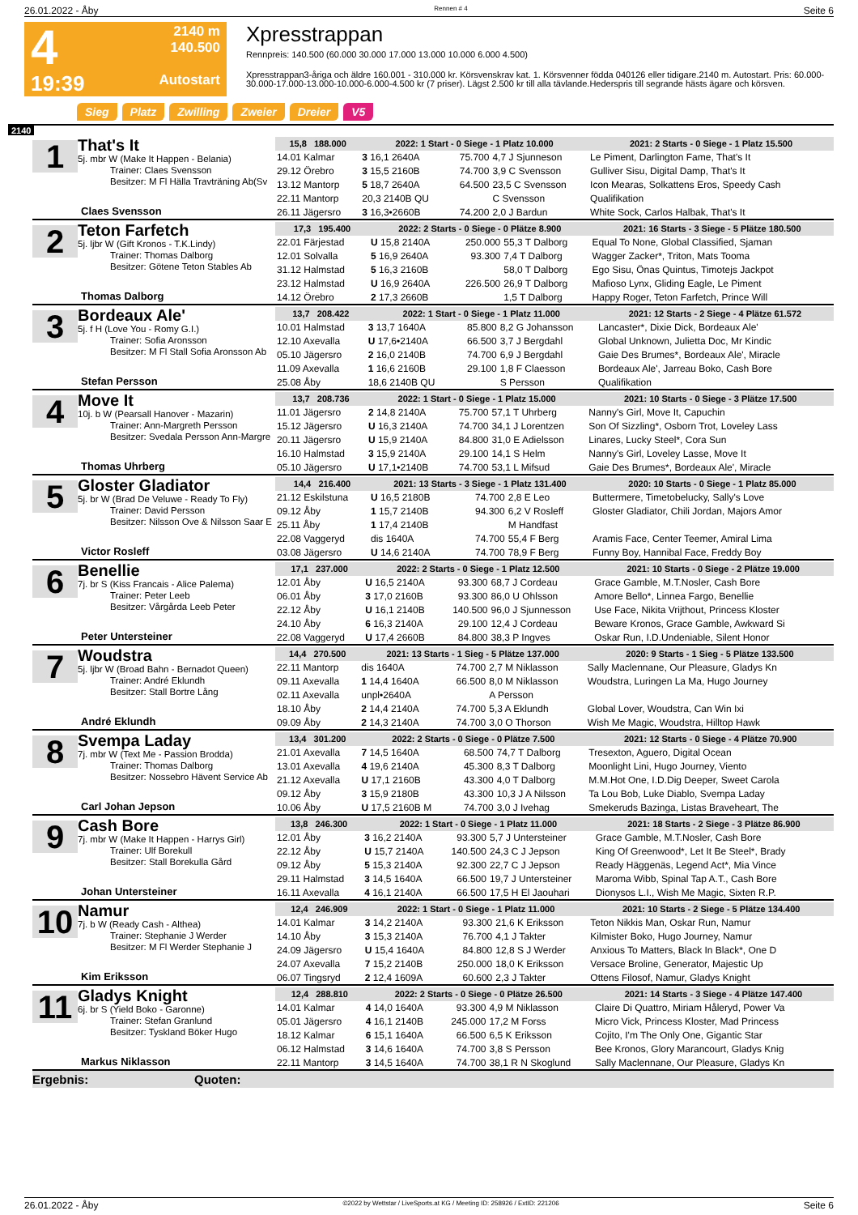26.01.2022 - Åby Rennen # 4 Seite 6
4
19:39
2140 m
140.500
Autostart
Xpresstrappan
Rennpreis: 140.500 (60.000 30.000 17.000 13.000 10.000 6.000 4.500)
Xpresstrappan3-åriga och äldre 160.001 - 310.000 kr. Körsvenskrav kat. 1. Körsvenner födda 040126 eller tidigare.2140 m. Autostart. Pris: 60.000-30.000-17.000-13.000-10.000-6.000-4.500 kr (7 priser). Lägst 2.500 kr till alla tävlande.Hederspris till segrande hästs ägare och körsven.
Sieg Platz Zwilling Zweier Dreier V5
2140
1
That's It
5j. mbr W (Make It Happen - Belania)
Trainer: Claes Svensson
Besitzer: M Fl Hälla Travträning Ab(Sv
Claes Svensson
| 15,8 188.000 | 2022: 1 Start - 0 Siege - 1 Platz 10.000 | | | 2021: 2 Starts - 0 Siege - 1 Platz 15.500 |
| --- | --- | --- | --- | --- |
| 14.01 Kalmar | 3 16,1 2640A | 75.700 | 4,7 J Sjunneson | Le Piment, Darlington Fame, That's It |
| 29.12 Örebro | 3 15,5 2160B | 74.700 | 3,9 C Svensson | Gulliver Sisu, Digital Damp, That's It |
| 13.12 Mantorp | 5 18,7 2640A | 64.500 | 23,5 C Svensson | Icon Mearas, Solkattens Eros, Speedy Cash |
| 22.11 Mantorp | 20,3 2140B QU | | C Svensson | Qualifikation |
| 26.11 Jägersro | 3 16,3•2660B | 74.200 | 2,0 J Bardun | White Sock, Carlos Halbak, That's It |
2
Teton Farfetch
5j. ljbr W (Gift Kronos - T.K.Lindy)
Trainer: Thomas Dalborg
Besitzer: Götene Teton Stables Ab
Thomas Dalborg
| 17,3 195.400 | 2022: 2 Starts - 0 Siege - 0 Plätze 8.900 | | | 2021: 16 Starts - 3 Siege - 5 Plätze 180.500 |
| --- | --- | --- | --- | --- |
| 22.01 Färjestad | U 15,8 2140A | 250.000 | 55,3 T Dalborg | Equal To None, Global Classified, Sjaman |
| 12.01 Solvalla | 5 16,9 2640A | 93.300 | 7,4 T Dalborg | Wagger Zacker*, Triton, Mats Tooma |
| 31.12 Halmstad | 5 16,3 2160B | | 58,0 T Dalborg | Ego Sisu, Önas Quintus, Timotejs Jackpot |
| 23.12 Halmstad | U 16,9 2640A | 226.500 | 26,9 T Dalborg | Mafioso Lynx, Gliding Eagle, Le Piment |
| 14.12 Örebro | 2 17,3 2660B | | 1,5 T Dalborg | Happy Roger, Teton Farfetch, Prince Will |
3
Bordeaux Ale'
5j. f H (Love You - Romy G.I.)
Trainer: Sofia Aronsson
Besitzer: M Fl Stall Sofia Aronsson Ab
Stefan Persson
| 13,7 208.422 | 2022: 1 Start - 0 Siege - 1 Platz 11.000 | | | 2021: 12 Starts - 2 Siege - 4 Plätze 61.572 |
| --- | --- | --- | --- | --- |
| 10.01 Halmstad | 3 13,7 1640A | 85.800 | 8,2 G Johansson | Lancaster*, Dixie Dick, Bordeaux Ale' |
| 12.10 Axevalla | U 17,6•2140A | 66.500 | 3,7 J Bergdahl | Global Unknown, Julietta Doc, Mr Kindic |
| 05.10 Jägersro | 2 16,0 2140B | 74.700 | 6,9 J Bergdahl | Gaie Des Brumes*, Bordeaux Ale', Miracle |
| 11.09 Axevalla | 1 16,6 2160B | 29.100 | 1,8 F Claesson | Bordeaux Ale', Jarreau Boko, Cash Bore |
| 25.08 Åby | 18,6 2140B QU | | S Persson | Qualifikation |
4
Move It
10j. b W (Pearsall Hanover - Mazarin)
Trainer: Ann-Margreth Persson
Besitzer: Svedala Persson Ann-Margre
Thomas Uhrberg
| 13,7 208.736 | 2022: 1 Start - 0 Siege - 1 Platz 15.000 | | | 2021: 10 Starts - 0 Siege - 3 Plätze 17.500 |
| --- | --- | --- | --- | --- |
| 11.01 Jägersro | 2 14,8 2140A | 75.700 | 57,1 T Uhrberg | Nanny's Girl, Move It, Capuchin |
| 15.12 Jägersro | U 16,3 2140A | 74.700 | 34,1 J Lorentzen | Son Of Sizzling*, Osborn Trot, Loveley Lass |
| 20.11 Jägersro | U 15,9 2140A | 84.800 | 31,0 E Adielsson | Linares, Lucky Steel*, Cora Sun |
| 16.10 Halmstad | 3 15,9 2140A | 29.100 | 14,1 S Helm | Nanny's Girl, Loveley Lasse, Move It |
| 05.10 Jägersro | U 17,1•2140B | 74.700 | 53,1 L Mifsud | Gaie Des Brumes*, Bordeaux Ale', Miracle |
5
Gloster Gladiator
5j. br W (Brad De Veluwe - Ready To Fly)
Trainer: David Persson
Besitzer: Nilsson Ove & Nilsson Saar E
Victor Rosleff
| 14,4 216.400 | 2021: 13 Starts - 3 Siege - 1 Platz 131.400 | | | 2020: 10 Starts - 0 Siege - 1 Platz 85.000 |
| --- | --- | --- | --- | --- |
| 21.12 Eskilstuna | U 16,5 2180B | 74.700 | 2,8 E Leo | Buttermere, Timetobelucky, Sally's Love |
| 09.12 Åby | 1 15,7 2140B | 94.300 | 6,2 V Rosleff | Gloster Gladiator, Chili Jordan, Majors Amor |
| 25.11 Åby | 1 17,4 2140B | | M Handfast | |
| 22.08 Vaggeryd | dis 1640A | 74.700 | 55,4 F Berg | Aramis Face, Center Teemer, Amiral Lima |
| 03.08 Jägersro | U 14,6 2140A | 74.700 | 78,9 F Berg | Funny Boy, Hannibal Face, Freddy Boy |
6
Benellie
7j. br S (Kiss Francais - Alice Palema)
Trainer: Peter Leeb
Besitzer: Vårgårda Leeb Peter
Peter Untersteiner
| 17,1 237.000 | 2022: 2 Starts - 0 Siege - 1 Platz 12.500 | | | 2021: 10 Starts - 0 Siege - 2 Plätze 19.000 |
| --- | --- | --- | --- | --- |
| 12.01 Åby | U 16,5 2140A | 93.300 | 68,7 J Cordeau | Grace Gamble, M.T.Nosler, Cash Bore |
| 06.01 Åby | 3 17,0 2160B | 93.300 | 86,0 U Ohlsson | Amore Bello*, Linnea Fargo, Benellie |
| 22.12 Åby | U 16,1 2140B | 140.500 | 96,0 J Sjunnesson | Use Face, Nikita Vrijthout, Princess Kloster |
| 24.10 Åby | 6 16,3 2140A | 29.100 | 12,4 J Cordeau | Beware Kronos, Grace Gamble, Awkward Si |
| 22.08 Vaggeryd | U 17,4 2660B | 84.800 | 38,3 P Ingves | Oskar Run, I.D.Undeniable, Silent Honor |
7
Woudstra
5j. ljbr W (Broad Bahn - Bernadot Queen)
Trainer: André Eklundh
Besitzer: Stall Bortre Lång
André Eklundh
| 14,4 270.500 | 2021: 13 Starts - 1 Sieg - 5 Plätze 137.000 | | | 2020: 9 Starts - 1 Sieg - 5 Plätze 133.500 |
| --- | --- | --- | --- | --- |
| 22.11 Mantorp | dis 1640A | 74.700 | 2,7 M Niklasson | Sally Maclennane, Our Pleasure, Gladys Kn |
| 09.11 Axevalla | 1 14,4 1640A | 66.500 | 8,0 M Niklasson | Woudstra, Luringen La Ma, Hugo Journey |
| 02.11 Axevalla | unpl•2640A | | A Persson | |
| 18.10 Åby | 2 14,4 2140A | 74.700 | 5,3 A Eklundh | Global Lover, Woudstra, Can Win Ixi |
| 09.09 Åby | 2 14,3 2140A | 74.700 | 3,0 O Thorson | Wish Me Magic, Woudstra, Hilltop Hawk |
8
Svempa Laday
7j. mbr W (Text Me - Passion Brodda)
Trainer: Thomas Dalborg
Besitzer: Nossebro Hävent Service Ab
Carl Johan Jepson
| 13,4 301.200 | 2022: 2 Starts - 0 Siege - 0 Plätze 7.500 | | | 2021: 12 Starts - 0 Siege - 4 Plätze 70.900 |
| --- | --- | --- | --- | --- |
| 21.01 Axevalla | 7 14,5 1640A | 68.500 | 74,7 T Dalborg | Tresexton, Aguero, Digital Ocean |
| 13.01 Axevalla | 4 19,6 2140A | 45.300 | 8,3 T Dalborg | Moonlight Lini, Hugo Journey, Viento |
| 21.12 Axevalla | U 17,1 2160B | 43.300 | 4,0 T Dalborg | M.M.Hot One, I.D.Dig Deeper, Sweet Carola |
| 09.12 Åby | 3 15,9 2180B | 43.300 | 10,3 J A Nilsson | Ta Lou Bob, Luke Diablo, Svempa Laday |
| 10.06 Åby | U 17,5 2160B M | 74.700 | 3,0 J Ivehag | Smekeruds Bazinga, Listas Braveheart, The |
9
Cash Bore
7j. mbr W (Make It Happen - Harrys Girl)
Trainer: Ulf Borekull
Besitzer: Stall Borekulla Gård
Johan Untersteiner
| 13,8 246.300 | 2022: 1 Start - 0 Siege - 1 Platz 11.000 | | | 2021: 18 Starts - 2 Siege - 3 Plätze 86.900 |
| --- | --- | --- | --- | --- |
| 12.01 Åby | 3 16,2 2140A | 93.300 | 5,7 J Untersteiner | Grace Gamble, M.T.Nosler, Cash Bore |
| 22.12 Åby | U 15,7 2140A | 140.500 | 24,3 C J Jepson | King Of Greenwood*, Let It Be Steel*, Brady |
| 09.12 Åby | 5 15,3 2140A | 92.300 | 22,7 C J Jepson | Ready Häggenäs, Legend Act*, Mia Vince |
| 29.11 Halmstad | 3 14,5 1640A | 66.500 | 19,7 J Untersteiner | Maroma Wibb, Spinal Tap A.T., Cash Bore |
| 16.11 Axevalla | 4 16,1 2140A | 66.500 | 17,5 H El Jaouhari | Dionysos L.I., Wish Me Magic, Sixten R.P. |
10
Namur
7j. b W (Ready Cash - Althea)
Trainer: Stephanie J Werder
Besitzer: M Fl Werder Stephanie J
Kim Eriksson
| 12,4 246.909 | 2022: 1 Start - 0 Siege - 1 Platz 11.000 | | | 2021: 10 Starts - 2 Siege - 5 Plätze 134.400 |
| --- | --- | --- | --- | --- |
| 14.01 Kalmar | 3 14,2 2140A | 93.300 | 21,6 K Eriksson | Teton Nikkis Man, Oskar Run, Namur |
| 14.10 Åby | 3 15,3 2140A | 76.700 | 4,1 J Takter | Kilmister Boko, Hugo Journey, Namur |
| 24.09 Jägersro | U 15,4 1640A | 84.800 | 12,8 S J Werder | Anxious To Matters, Black In Black*, One D |
| 24.07 Axevalla | 7 15,2 2140B | 250.000 | 18,0 K Eriksson | Versace Broline, Generator, Majestic Up |
| 06.07 Tingsryd | 2 12,4 1609A | 60.600 | 2,3 J Takter | Ottens Filosof, Namur, Gladys Knight |
11
Gladys Knight
6j. br S (Yield Boko - Garonne)
Trainer: Stefan Granlund
Besitzer: Tyskland Böker Hugo
Markus Niklasson
| 12,4 288.810 | 2022: 2 Starts - 0 Siege - 0 Plätze 26.500 | | | 2021: 14 Starts - 3 Siege - 4 Plätze 147.400 |
| --- | --- | --- | --- | --- |
| 14.01 Kalmar | 4 14,0 1640A | 93.300 | 4,9 M Niklasson | Claire Di Quattro, Miriam Håleryd, Power Va |
| 05.01 Jägersro | 4 16,1 2140B | 245.000 | 17,2 M Forss | Micro Vick, Princess Kloster, Mad Princess |
| 18.12 Kalmar | 6 15,1 1640A | 66.500 | 6,5 K Eriksson | Cojito, I'm The Only One, Gigantic Star |
| 06.12 Halmstad | 3 14,6 1640A | 74.700 | 3,8 S Persson | Bee Kronos, Glory Marancourt, Gladys Knig |
| 22.11 Mantorp | 3 14,5 1640A | 74.700 | 38,1 R N Skoglund | Sally Maclennane, Our Pleasure, Gladys Kn |
Ergebnis: Quoten:
26.01.2022 - Åby ©2022 by Wettstar / LiveSports.at KG / Meeting ID: 258926 / ExtID: 221206 Seite 6